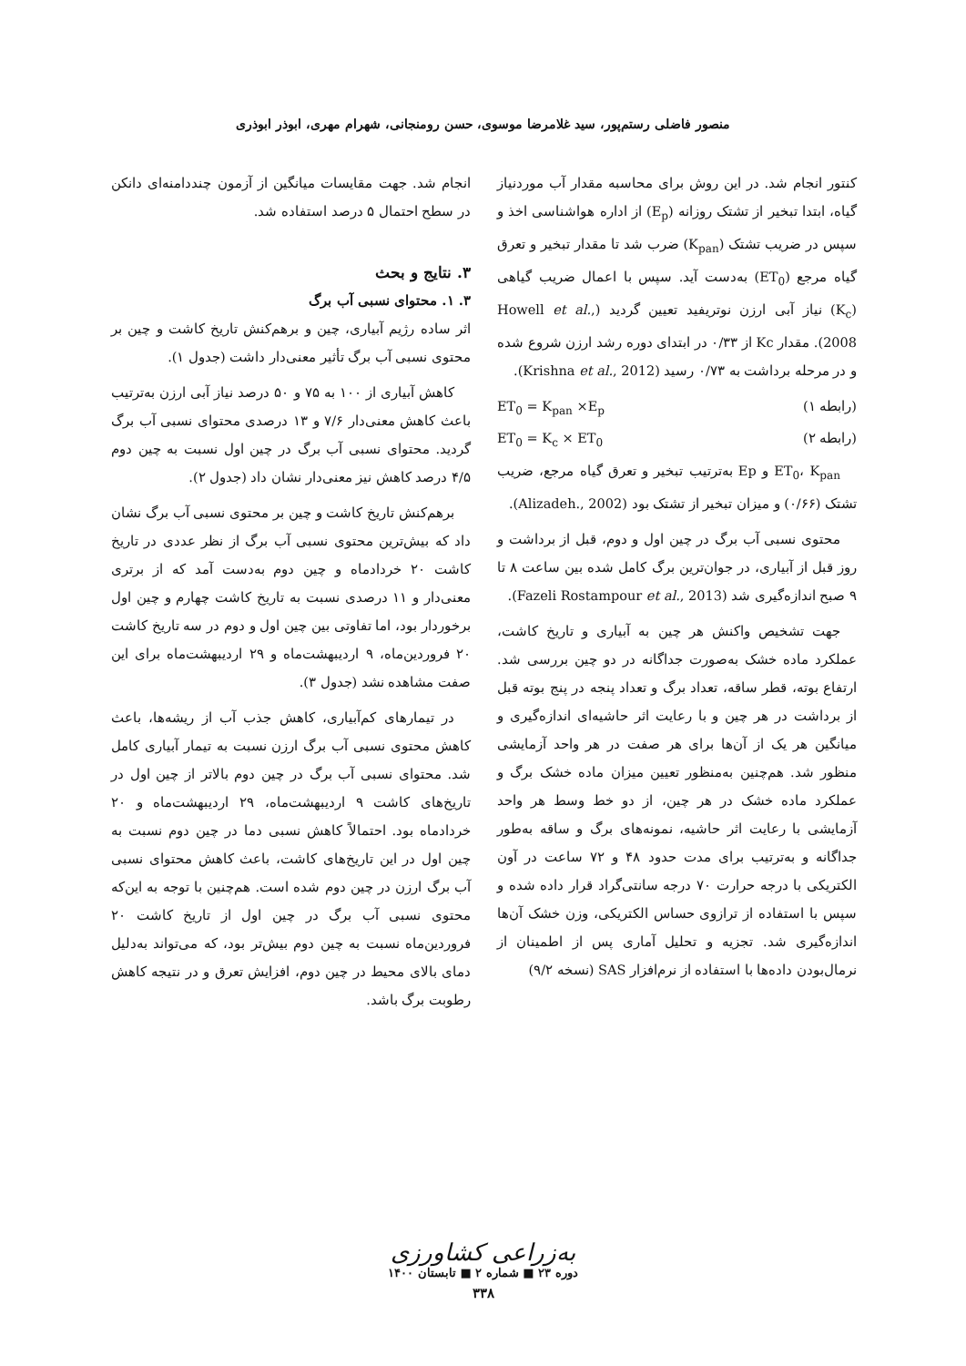منصور فاضلی رستم‌پور، سید غلامرضا موسوی، حسن رومنجانی، شهرام مهری، ابوذر ابوذری
کنتور انجام شد. در این روش برای محاسبه مقدار آب موردنیاز گیاه، ابتدا تبخیر از تشتک روزانه (E<sub>p</sub>) از اداره هواشناسی اخذ و سپس در ضریب تشتک (K<sub>pan</sub>) ضرب شد تا مقدار تبخیر و تعرق گیاه مرجع (ET<sub>0</sub>) به‌دست آید. سپس با اعمال ضریب گیاهی (K<sub>c</sub>) نیاز آبی ارزن نوتریفید تعیین گردید (Howell et al., 2008). مقدار Kc از ۰/۳۳ در ابتدای دوره رشد ارزن شروع شده و در مرحله برداشت به ۰/۷۳ رسید (Krishna et al., 2012).
(رابطه ۱) ET<sub>0</sub> = K<sub>pan</sub> ×E<sub>p</sub>
(رابطه ۲) ET<sub>0</sub> = K<sub>c</sub> × ET<sub>0</sub>
ET<sub>0</sub>، K<sub>pan</sub> و Ep به‌ترتیب تبخیر و تعرق گیاه مرجع، ضریب تشتک (۰/۶۶) و میزان تبخیر از تشتک بود (Alizadeh., 2002).
محتوی نسبی آب برگ در چین اول و دوم، قبل از برداشت و روز قبل از آبیاری، در جوان‌ترین برگ کامل شده بین ساعت ۸ تا ۹ صبح اندازه‌گیری شد (Fazeli Rostampour et al., 2013).
جهت تشخیص واکنش هر چین به آبیاری و تاریخ کاشت، عملکرد ماده خشک به‌صورت جداگانه در دو چین بررسی شد. ارتفاع بوته، قطر ساقه، تعداد برگ و تعداد پنجه در پنج بوته قبل از برداشت در هر چین و با رعایت اثر حاشیه‌ای اندازه‌گیری و میانگین هر یک از آن‌ها برای هر صفت در هر واحد آزمایشی منظور شد. هم‌چنین به‌منظور تعیین میزان ماده خشک برگ و عملکرد ماده خشک در هر چین، از دو خط وسط هر واحد آزمایشی با رعایت اثر حاشیه، نمونه‌های برگ و ساقه به‌طور جداگانه و به‌ترتیب برای مدت حدود ۴۸ و ۷۲ ساعت در آون الکتریکی با درجه حرارت ۷۰ درجه سانتی‌گراد قرار داده شده و سپس با استفاده از ترازوی حساس الکتریکی، وزن خشک آن‌ها اندازه‌گیری شد. تجزیه و تحلیل آماری پس از اطمینان از نرمال‌بودن داده‌ها با استفاده از نرم‌افزار SAS (نسخه ۹/۲)
انجام شد. جهت مقایسات میانگین از آزمون چنددامنه‌ای دانکن در سطح احتمال ۵ درصد استفاده شد.
۳. نتایج و بحث
۳. ۱. محتوای نسبی آب برگ
اثر ساده رژیم آبیاری، چین و برهم‌کنش تاریخ کاشت و چین بر محتوی نسبی آب برگ تأثیر معنی‌دار داشت (جدول ۱).
کاهش آبیاری از ۱۰۰ به ۷۵ و ۵۰ درصد نیاز آبی ارزن به‌ترتیب باعث کاهش معنی‌دار ۷/۶ و ۱۳ درصدی محتوای نسبی آب برگ گردید. محتوای نسبی آب برگ در چین اول نسبت به چین دوم ۴/۵ درصد کاهش نیز معنی‌دار نشان داد (جدول ۲).
برهم‌کنش تاریخ کاشت و چین بر محتوی نسبی آب برگ نشان داد که بیش‌ترین محتوی نسبی آب برگ از نظر عددی در تاریخ کاشت ۲۰ خردادماه و چین دوم به‌دست آمد که از برتری معنی‌دار و ۱۱ درصدی نسبت به تاریخ کاشت چهارم و چین اول برخوردار بود، اما تفاوتی بین چین اول و دوم در سه تاریخ کاشت ۲۰ فروردین‌ماه، ۹ اردیبهشت‌ماه و ۲۹ اردیبهشت‌ماه برای این صفت مشاهده نشد (جدول ۳).
در تیمارهای کم‌آبیاری، کاهش جذب آب از ریشه‌ها، باعث کاهش محتوی نسبی آب برگ ارزن نسبت به تیمار آبیاری کامل شد. محتوای نسبی آب برگ در چین دوم بالاتر از چین اول در تاریخ‌های کاشت ۹ اردیبهشت‌ماه، ۲۹ اردیبهشت‌ماه و ۲۰ خردادماه بود. احتمالاً کاهش نسبی دما در چین دوم نسبت به چین اول در این تاریخ‌های کاشت، باعث کاهش محتوای نسبی آب برگ ارزن در چین دوم شده است. هم‌چنین با توجه به این‌که محتوی نسبی آب برگ در چین اول از تاریخ کاشت ۲۰ فروردین‌ماه نسبت به چین دوم بیش‌تر بود، که می‌تواند به‌دلیل دمای بالای محیط در چین دوم، افزایش تعرق و در نتیجه کاهش رطوبت برگ باشد.
به‌زراعی کشاورزی
دوره ۲۳ ■ شماره ۲ ■ تابستان ۱۴۰۰
۳۳۸